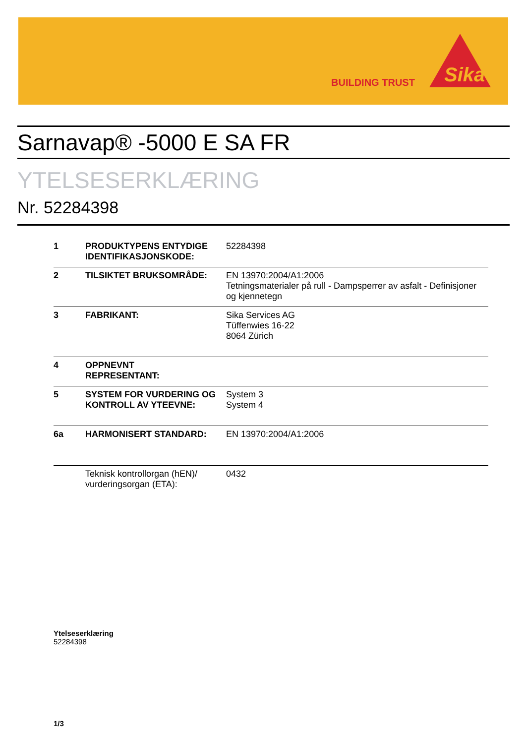BUILDING TRUST
Sika
Sarnavap® -5000 E SA FR
YTELSESERKLÆRING
Nr. 52284398
| 1 | PRODUKTYPENS ENTYDIGE IDENTIFIKASJONSKODE: | 52284398 |
| 2 | TILSIKTET BRUKSOMRÅDE: | EN 13970:2004/A1:2006 Tetningsmaterialer på rull - Dampsperrer av asfalt - Definisjoner og kjennetegn |
| 3 | FABRIKANT: | Sika Services AG Tüffenwies 16-22 8064 Zürich |
| 4 | OPPNEVNT REPRESENTANT: | |
| 5 | SYSTEM FOR VURDERING OG KONTROLL AV YTEEVNE: | System 3 System 4 |
| 6a | HARMONISERT STANDARD: | EN 13970:2004/A1:2006 |
| | Teknisk kontrollorgan (hEN)/ vurderingsorgan (ETA): | 0432 |
Ytelseserklæring
52284398
1/3